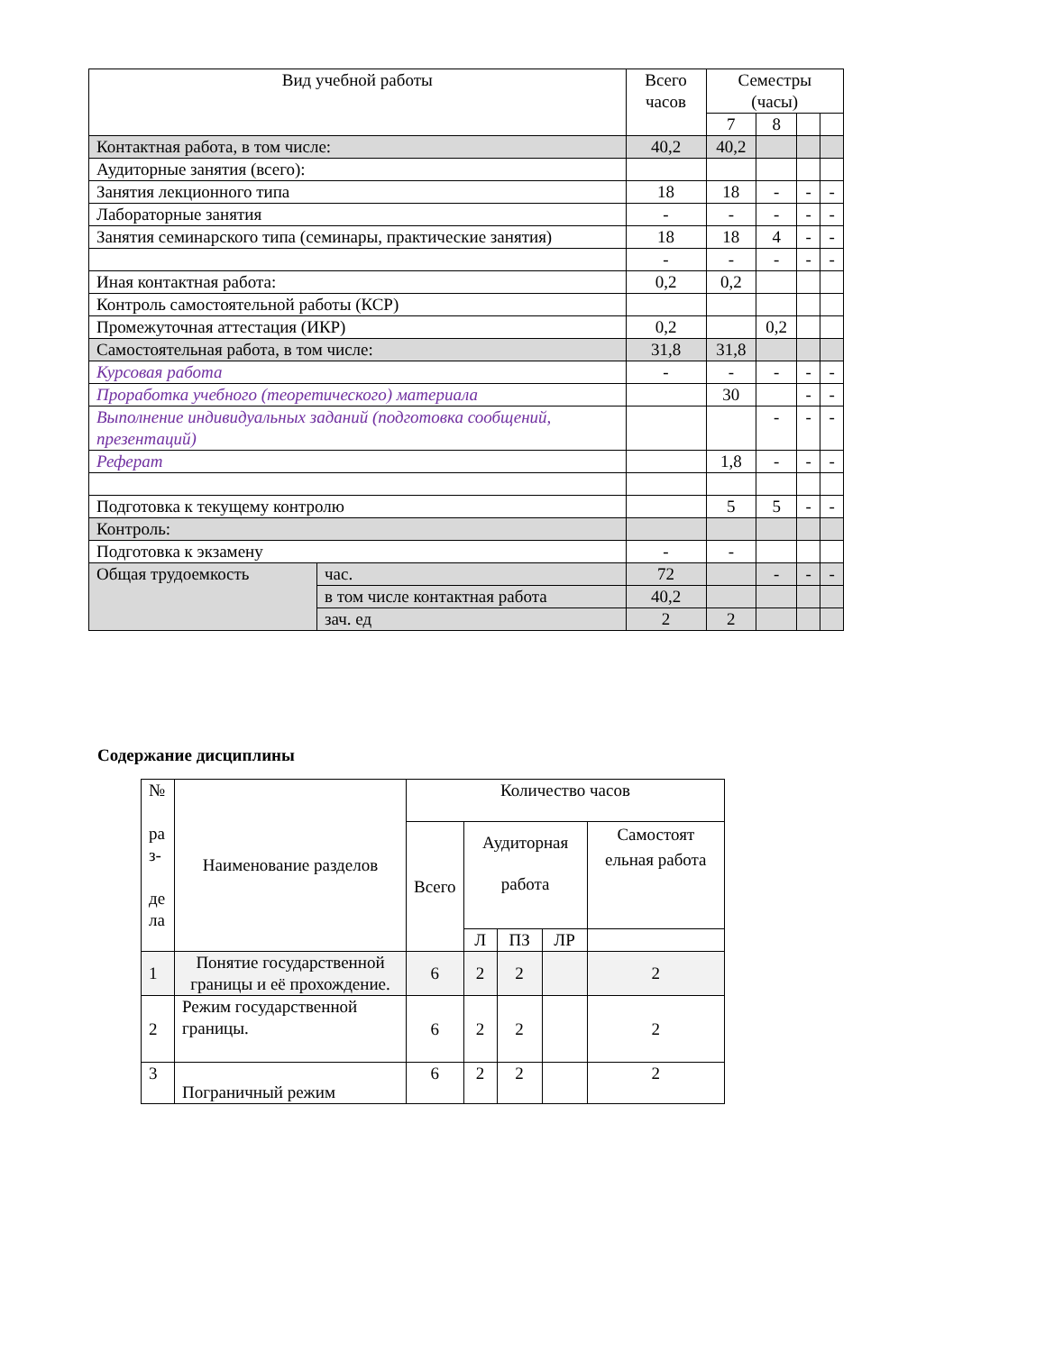| Вид учебной работы | | Всего часов | Семестры (часы) | | | |
| --- | --- | --- | --- | --- | --- | --- |
| | | | 7 | 8 | | |
| Контактная работа, в том числе: | | 40,2 | 40,2 | | | |
| Аудиторные занятия (всего): | | | | | | |
| Занятия лекционного типа | | 18 | 18 | - | - | - |
| Лабораторные занятия | | - | - | - | - | - |
| Занятия семинарского типа (семинары, практические занятия) | | 18 | 18 | 4 | - | - |
| | | - | - | - | - | - |
| Иная контактная работа: | | 0,2 | 0,2 | | | |
| Контроль самостоятельной работы (КСР) | | | | | | |
| Промежуточная аттестация (ИКР) | | 0,2 | | 0,2 | | |
| Самостоятельная работа, в том числе: | | 31,8 | 31,8 | | | |
| Курсовая работа | | - | - | - | - | - |
| Проработка учебного (теоретического) материала | | | 30 | | - | - |
| Выполнение индивидуальных заданий (подготовка сообщений, презентаций) | | | | - | - | - |
| Реферат | | | 1,8 | - | - | - |
| Подготовка к текущему контролю | | | 5 | 5 | - | - |
| Контроль: | | | | | | |
| Подготовка к экзамену | | - | - | | | |
| Общая трудоемкость | час. | 72 | | - | - | - |
| | в том числе контактная работа | 40,2 | | | | |
| | зач. ед | 2 | 2 | | | |
Содержание дисциплины
| № ра з- де ла | Наименование разделов | Количество часов | | | | |
| | | Всего | Аудиторная работа | | | Самостоят ельная работа |
| | | | Л | ПЗ | ЛР | |
| 1 | Понятие государственной границы и её прохождение. | 6 | 2 | 2 | | 2 |
| 2 | Режим государственной границы. | 6 | 2 | 2 | | 2 |
| 3 | Пограничный режим | 6 | 2 | 2 | | 2 |